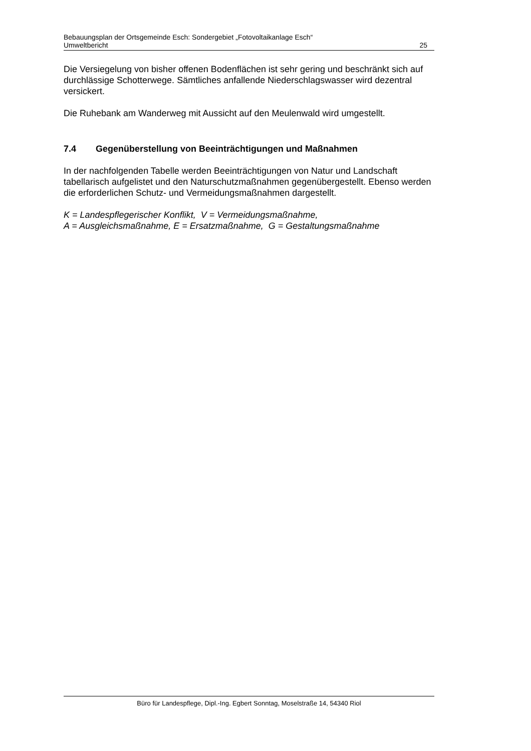Bebauungsplan der Ortsgemeinde Esch: Sondergebiet „Fotovoltaikanlage Esch“
Umweltbericht 25
Die Versiegelung von bisher offenen Bodenflächen ist sehr gering und beschränkt sich auf durchlässige Schotterwege. Sämtliches anfallende Niederschlagswasser wird dezentral versickert.
Die Ruhebank am Wanderweg mit Aussicht auf den Meulenwald wird umgestellt.
7.4 Gegenüberstellung von Beeinträchtigungen und Maßnahmen
In der nachfolgenden Tabelle werden Beeinträchtigungen von Natur und Landschaft tabellarisch aufgelistet und den Naturschutzmaßnahmen gegenübergestellt. Ebenso werden die erforderlichen Schutz- und Vermeidungsmaßnahmen dargestellt.
K = Landespflegerischer Konflikt, V = Vermeidungsmaßnahme,
A = Ausgleichsmaßnahme, E = Ersatzmaßnahme, G = Gestaltungsmaßnahme
Büro für Landespflege, Dipl.-Ing. Egbert Sonntag, Moselstraße 14, 54340 Riol